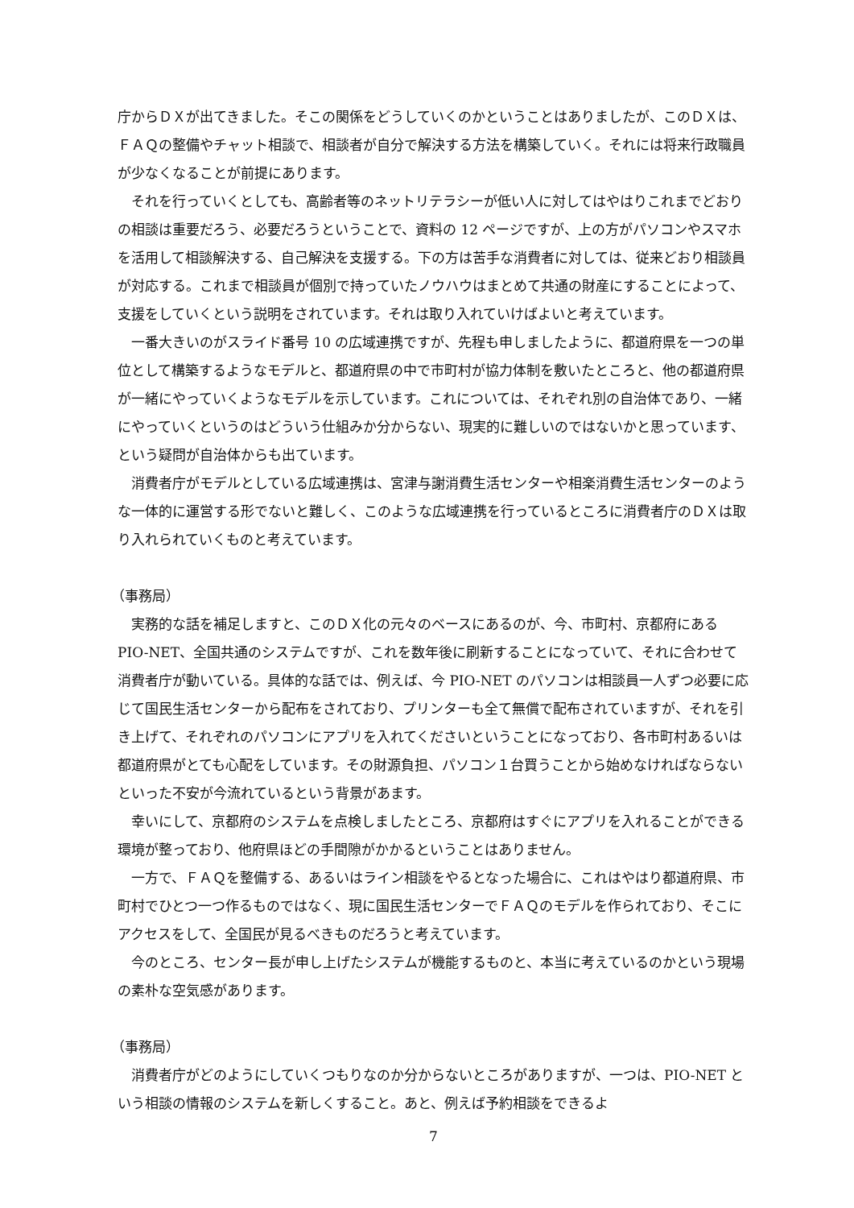庁からＤＸが出てきました。そこの関係をどうしていくのかということはありましたが、このＤＸは、ＦＡＱの整備やチャット相談で、相談者が自分で解決する方法を構築していく。それには将来行政職員が少なくなることが前提にあります。
それを行っていくとしても、高齢者等のネットリテラシーが低い人に対してはやはりこれまでどおりの相談は重要だろう、必要だろうということで、資料の 12 ページですが、上の方がパソコンやスマホを活用して相談解決する、自己解決を支援する。下の方は苦手な消費者に対しては、従来どおり相談員が対応する。これまで相談員が個別で持っていたノウハウはまとめて共通の財産にすることによって、支援をしていくという説明をされています。それは取り入れていけばよいと考えています。
一番大きいのがスライド番号 10 の広域連携ですが、先程も申しましたように、都道府県を一つの単位として構築するようなモデルと、都道府県の中で市町村が協力体制を敷いたところと、他の都道府県が一緒にやっていくようなモデルを示しています。これについては、それぞれ別の自治体であり、一緒にやっていくというのはどういう仕組みか分からない、現実的に難しいのではないかと思っています、という疑問が自治体からも出ています。
消費者庁がモデルとしている広域連携は、宮津与謝消費生活センターや相楽消費生活センターのような一体的に運営する形でないと難しく、このような広域連携を行っているところに消費者庁のＤＸは取り入れられていくものと考えています。
（事務局）
実務的な話を補足しますと、このＤＸ化の元々のベースにあるのが、今、市町村、京都府にある PIO-NET、全国共通のシステムですが、これを数年後に刷新することになっていて、それに合わせて消費者庁が動いている。具体的な話では、例えば、今 PIO-NET のパソコンは相談員一人ずつ必要に応じて国民生活センターから配布をされており、プリンターも全て無償で配布されていますが、それを引き上げて、それぞれのパソコンにアプリを入れてくださいということになっており、各市町村あるいは都道府県がとても心配をしています。その財源負担、パソコン１台買うことから始めなければならないといった不安が今流れているという背景があます。
幸いにして、京都府のシステムを点検しましたところ、京都府はすぐにアプリを入れることができる環境が整っており、他府県ほどの手間隙がかかるということはありません。
一方で、ＦＡＱを整備する、あるいはライン相談をやるとなった場合に、これはやはり都道府県、市町村でひとつ一つ作るものではなく、現に国民生活センターでＦＡＱのモデルを作られており、そこにアクセスをして、全国民が見るべきものだろうと考えています。
今のところ、センター長が申し上げたシステムが機能するものと、本当に考えているのかという現場の素朴な空気感があります。
（事務局）
消費者庁がどのようにしていくつもりなのか分からないところがありますが、一つは、PIO-NET という相談の情報のシステムを新しくすること。あと、例えば予約相談をできるよ
7